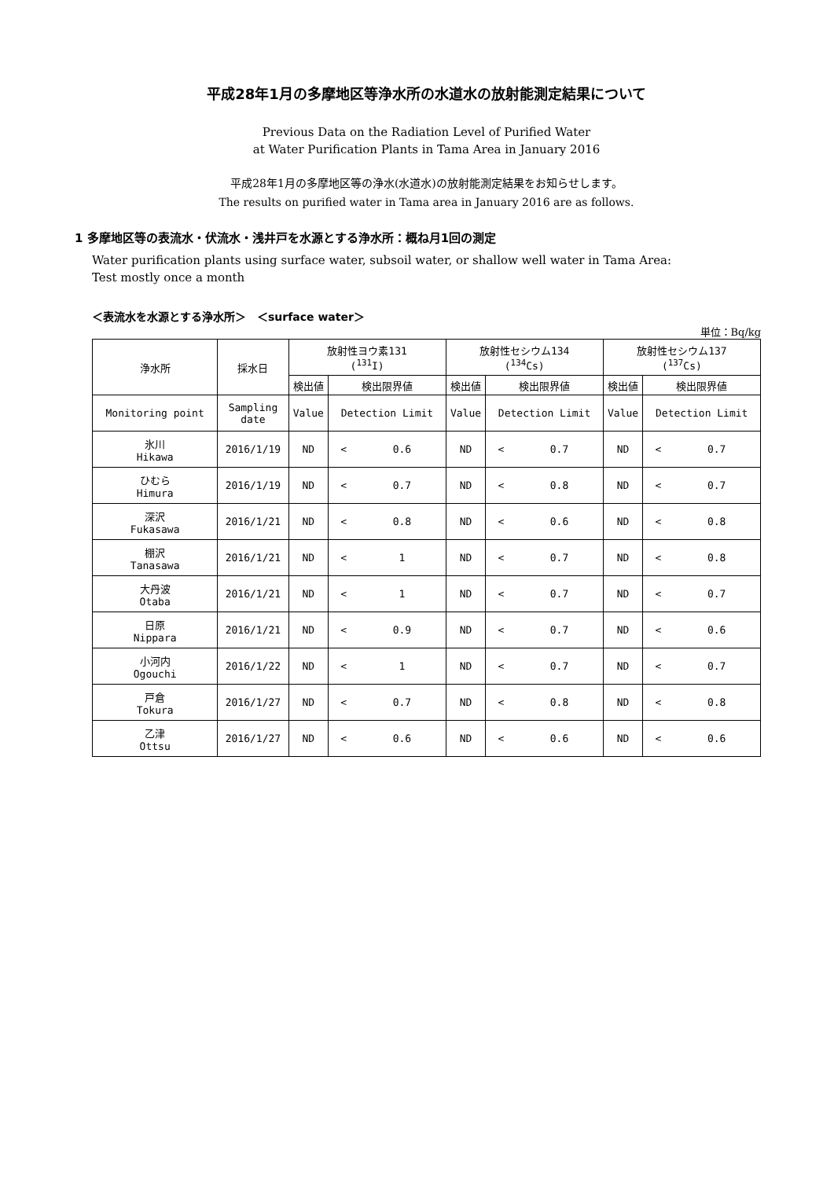平成28年1月の多摩地区等浄水所の水道水の放射能測定結果について
Previous Data on the Radiation Level of Purified Water
at Water Purification Plants in Tama Area in January 2016
平成28年1月の多摩地区等の浄水(水道水)の放射能測定結果をお知らせします。
The results on purified water in Tama area in January 2016 are as follows.
1 多摩地区等の表流水・伏流水・浅井戸を水源とする浄水所：概ね月1回の測定
Water purification plants using surface water, subsoil water, or shallow well water in Tama Area:
Test mostly once a month
＜表流水を水源とする浄水所＞　＜surface water＞
単位：Bq/kg
| 浄水所 | 採水日 | 放射性ヨウ素131 (<sup>131</sup>I) | | | 放射性セシウム134 (<sup>134</sup>Cs) | | | 放射性セシウム137 (<sup>137</sup>Cs) | | |
| --- | --- | --- | --- | --- | --- | --- | --- | --- | --- | --- |
| | | 検出値 | 検出限界値 | | 検出値 | 検出限界値 | | 検出値 | 検出限界値 | |
| Monitoring point | Sampling date | Value | Detection Limit | | Value | Detection Limit | | Value | Detection Limit | |
| 氷川 Hikawa | 2016/1/19 | ND | < | 0.6 | ND | < | 0.7 | ND | < | 0.7 |
| ひむら Himura | 2016/1/19 | ND | < | 0.7 | ND | < | 0.8 | ND | < | 0.7 |
| 深沢 Fukasawa | 2016/1/21 | ND | < | 0.8 | ND | < | 0.6 | ND | < | 0.8 |
| 棚沢 Tanasawa | 2016/1/21 | ND | < | 1 | ND | < | 0.7 | ND | < | 0.8 |
| 大丹波 Otaba | 2016/1/21 | ND | < | 1 | ND | < | 0.7 | ND | < | 0.7 |
| 日原 Nippara | 2016/1/21 | ND | < | 0.9 | ND | < | 0.7 | ND | < | 0.6 |
| 小河内 Ogouchi | 2016/1/22 | ND | < | 1 | ND | < | 0.7 | ND | < | 0.7 |
| 戸倉 Tokura | 2016/1/27 | ND | < | 0.7 | ND | < | 0.8 | ND | < | 0.8 |
| 乙津 Ottsu | 2016/1/27 | ND | < | 0.6 | ND | < | 0.6 | ND | < | 0.6 |